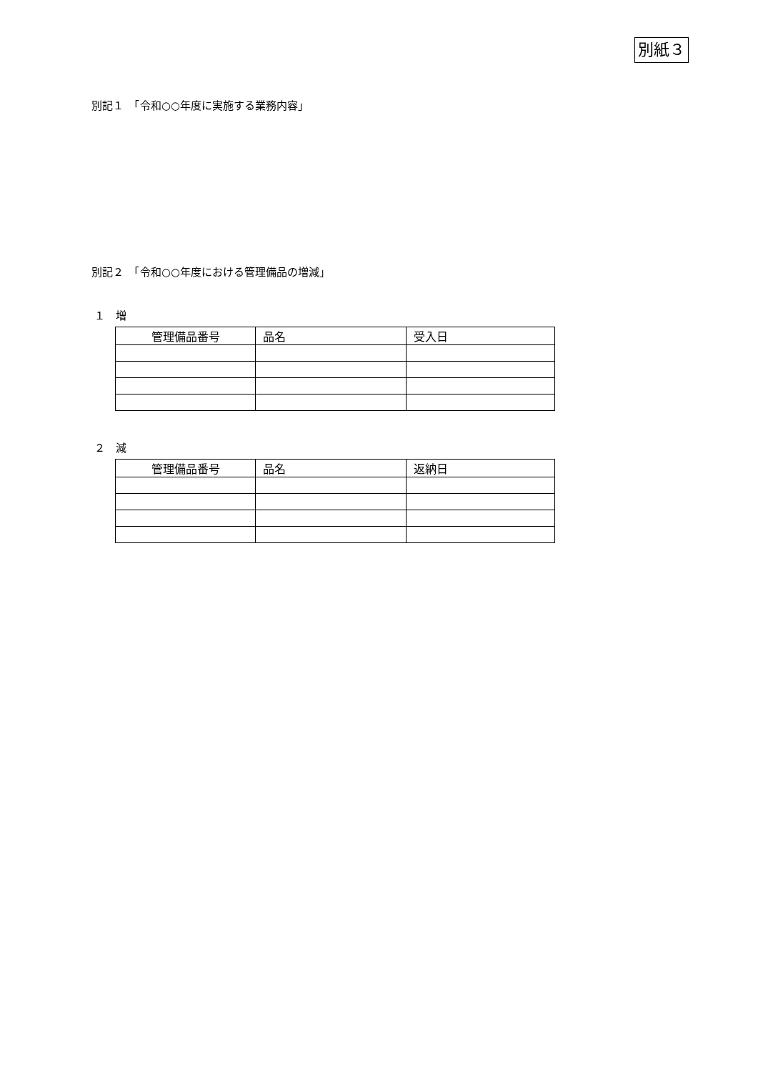別紙３
別記１　「令和○○年度に実施する業務内容」
別記２　「令和○○年度における管理備品の増減」
１　増
| 管理備品番号 | 品名 | 受入日 |
| --- | --- | --- |
２　減
| 管理備品番号 | 品名 | 返納日 |
| --- | --- | --- |